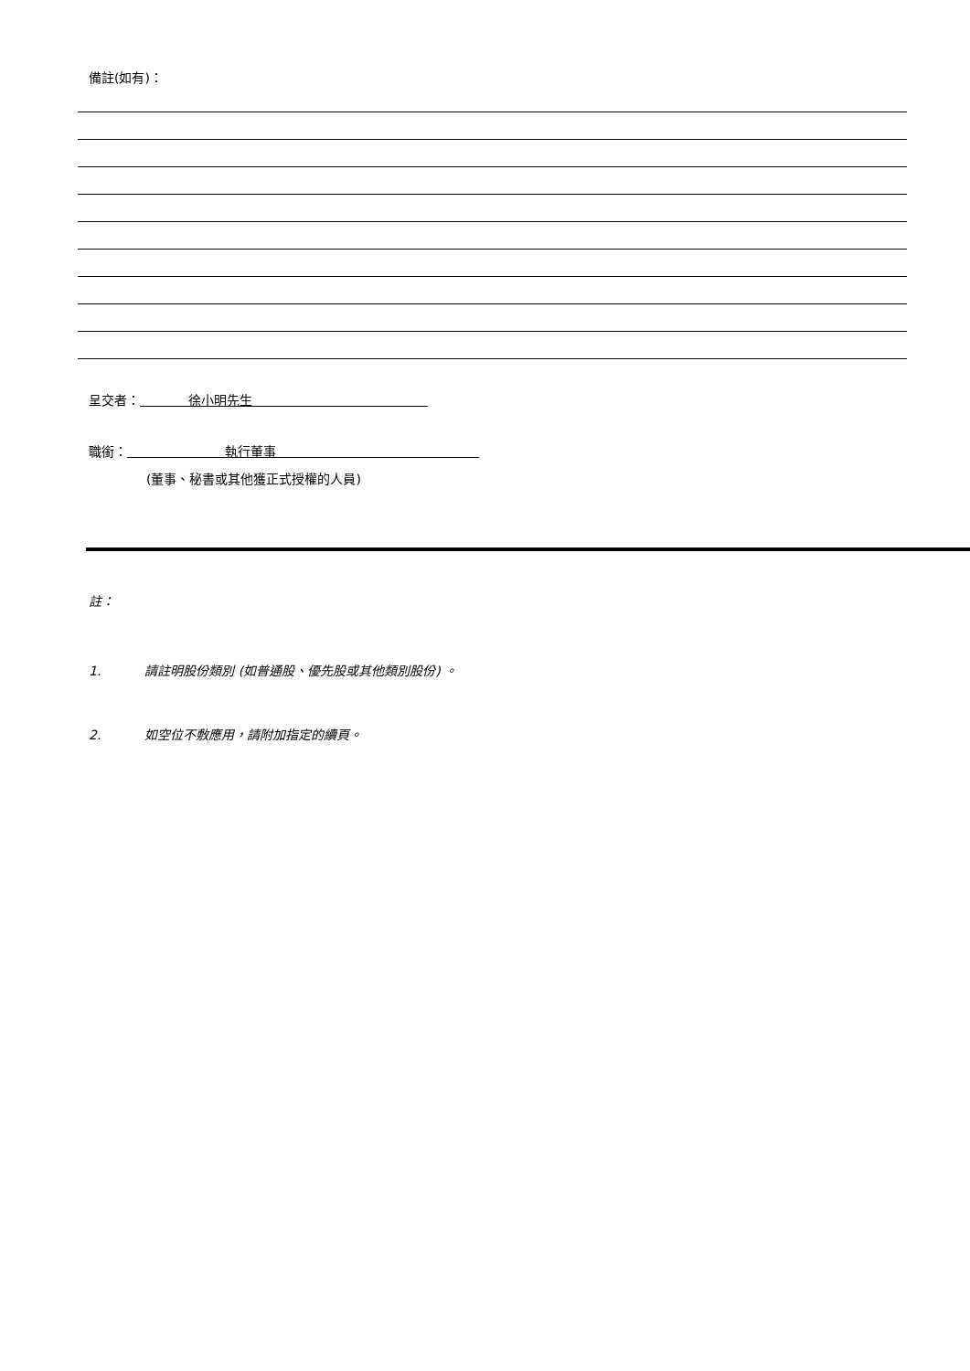備註(如有)：
呈交者： 徐小明先生
職銜： 執行董事
(董事、秘書或其他獲正式授權的人員)
註：
1. 請註明股份類別 (如普通股、優先股或其他類別股份) 。
2. 如空位不敷應用，請附加指定的續頁。